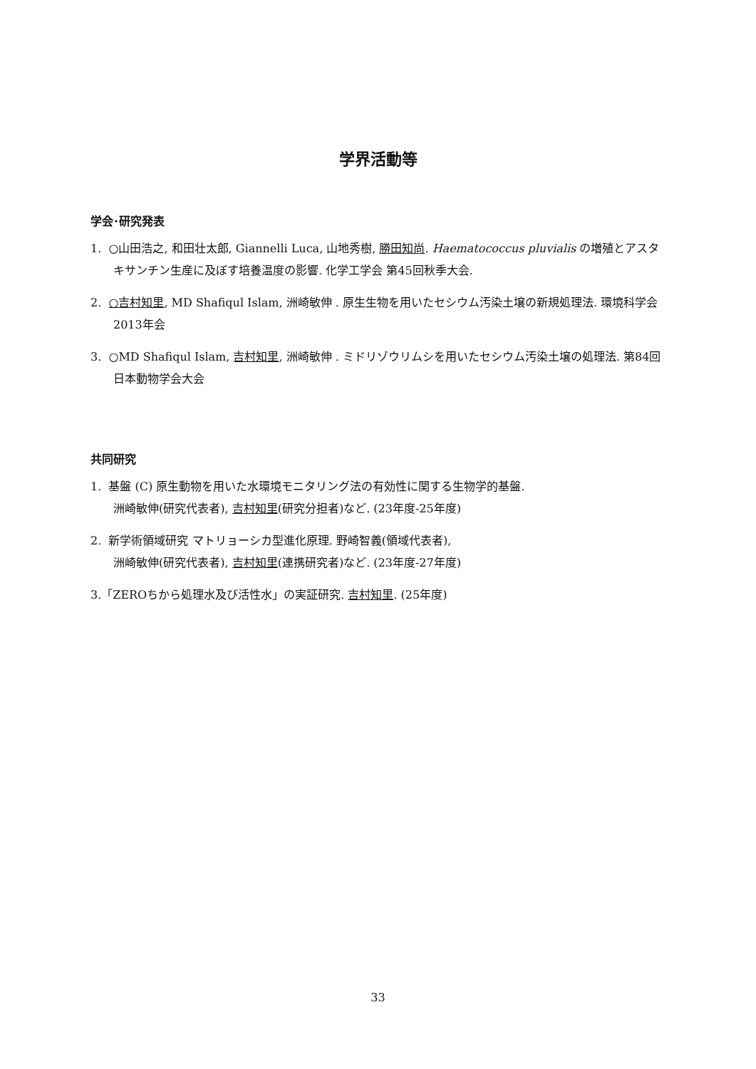学界活動等
学会･研究発表
1. ○山田浩之, 和田壮太郎, Giannelli Luca, 山地秀樹, 勝田知尚. Haematococcus pluvialis の増殖とアスタキサンチン生産に及ぼす培養温度の影響. 化学工学会 第45回秋季大会.
2. ○吉村知里, MD Shafiqul Islam, 洲崎敏伸 . 原生生物を用いたセシウム汚染土壌の新規処理法. 環境科学会2013年会
3. ○MD Shafiqul Islam, 吉村知里, 洲崎敏伸 . ミドリゾウリムシを用いたセシウム汚染土壌の処理法. 第84回日本動物学会大会
共同研究
1. 基盤 (C) 原生動物を用いた水環境モニタリング法の有効性に関する生物学的基盤.
洲崎敏伸(研究代表者), 吉村知里(研究分担者)など. (23年度-25年度)
2. 新学術領域研究 マトリョーシカ型進化原理. 野崎智義(領域代表者),
洲崎敏伸(研究代表者), 吉村知里(連携研究者)など. (23年度-27年度)
3.「ZEROちから処理水及び活性水」の実証研究. 吉村知里. (25年度)
33